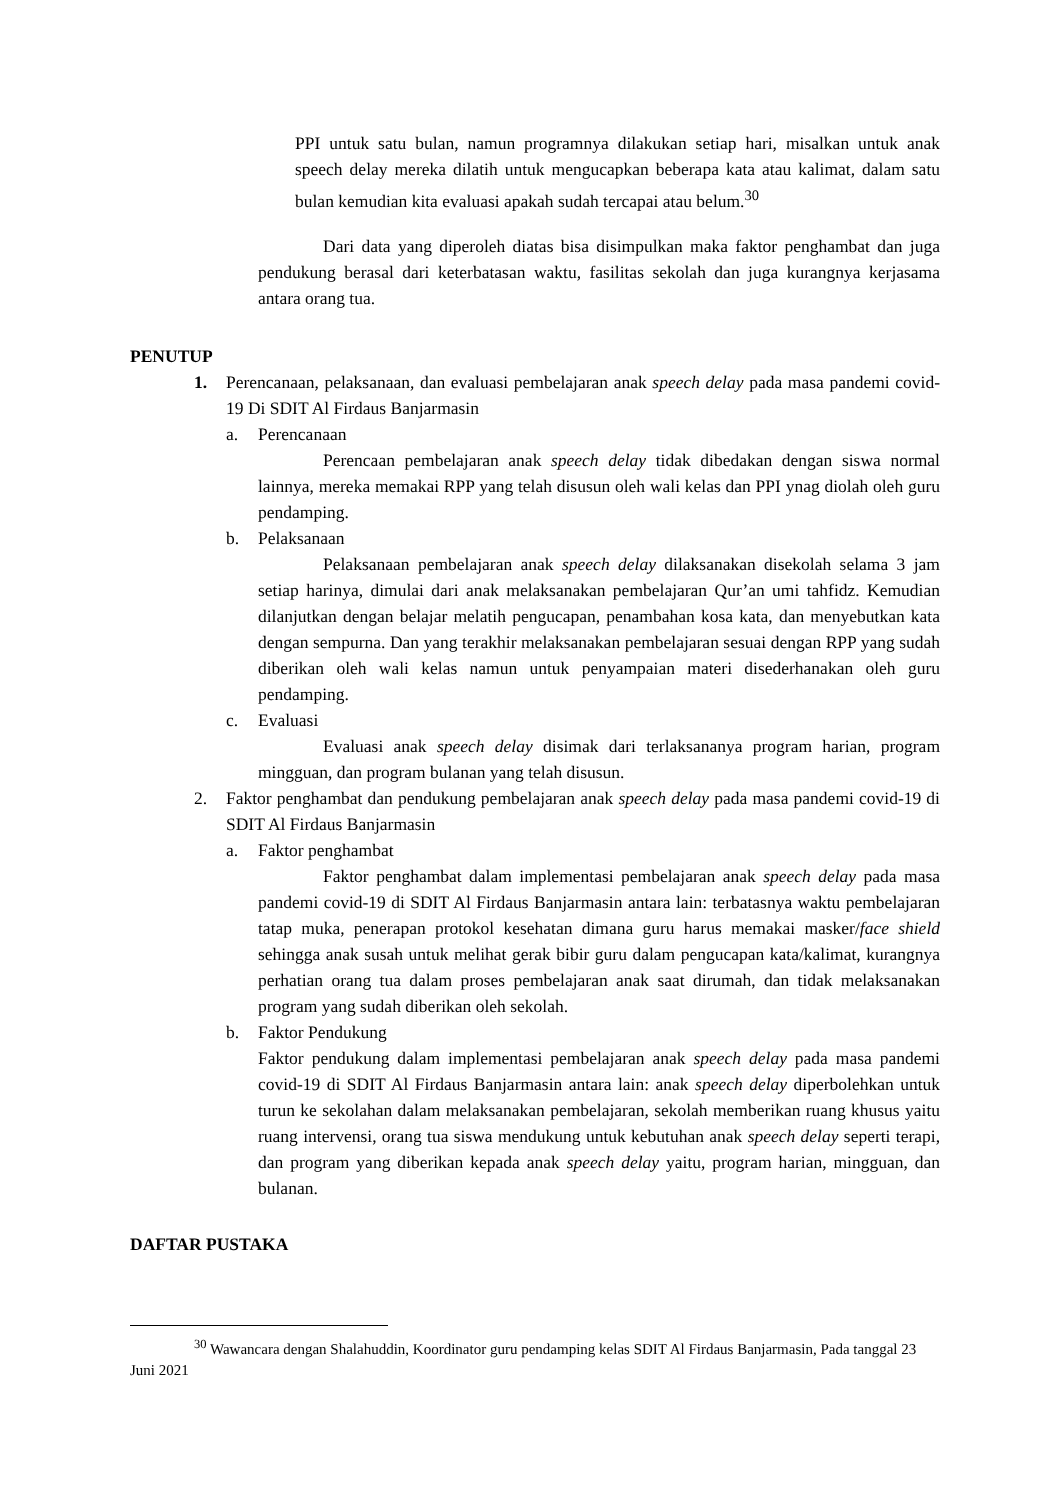PPI untuk satu bulan, namun programnya dilakukan setiap hari, misalkan untuk anak speech delay mereka dilatih untuk mengucapkan beberapa kata atau kalimat, dalam satu bulan kemudian kita evaluasi apakah sudah tercapai atau belum.<sup>30</sup>
Dari data yang diperoleh diatas bisa disimpulkan maka faktor penghambat dan juga pendukung berasal dari keterbatasan waktu, fasilitas sekolah dan juga kurangnya kerjasama antara orang tua.
PENUTUP
1. Perencanaan, pelaksanaan, dan evaluasi pembelajaran anak speech delay pada masa pandemi covid-19 Di SDIT Al Firdaus Banjarmasin
a. Perencanaan
Perencaan pembelajaran anak speech delay tidak dibedakan dengan siswa normal lainnya, mereka memakai RPP yang telah disusun oleh wali kelas dan PPI ynag diolah oleh guru pendamping.
b. Pelaksanaan
Pelaksanaan pembelajaran anak speech delay dilaksanakan disekolah selama 3 jam setiap harinya, dimulai dari anak melaksanakan pembelajaran Qur’an umi tahfidz. Kemudian dilanjutkan dengan belajar melatih pengucapan, penambahan kosa kata, dan menyebutkan kata dengan sempurna. Dan yang terakhir melaksanakan pembelajaran sesuai dengan RPP yang sudah diberikan oleh wali kelas namun untuk penyampaian materi disederhanakan oleh guru pendamping.
c. Evaluasi
Evaluasi anak speech delay disimak dari terlaksananya program harian, program mingguan, dan program bulanan yang telah disusun.
2. Faktor penghambat dan pendukung pembelajaran anak speech delay pada masa pandemi covid-19 di SDIT Al Firdaus Banjarmasin
a. Faktor penghambat
Faktor penghambat dalam implementasi pembelajaran anak speech delay pada masa pandemi covid-19 di SDIT Al Firdaus Banjarmasin antara lain: terbatasnya waktu pembelajaran tatap muka, penerapan protokol kesehatan dimana guru harus memakai masker/face shield sehingga anak susah untuk melihat gerak bibir guru dalam pengucapan kata/kalimat, kurangnya perhatian orang tua dalam proses pembelajaran anak saat dirumah, dan tidak melaksanakan program yang sudah diberikan oleh sekolah.
b. Faktor Pendukung
Faktor pendukung dalam implementasi pembelajaran anak speech delay pada masa pandemi covid-19 di SDIT Al Firdaus Banjarmasin antara lain: anak speech delay diperbolehkan untuk turun ke sekolahan dalam melaksanakan pembelajaran, sekolah memberikan ruang khusus yaitu ruang intervensi, orang tua siswa mendukung untuk kebutuhan anak speech delay seperti terapi, dan program yang diberikan kepada anak speech delay yaitu, program harian, mingguan, dan bulanan.
DAFTAR PUSTAKA
<sup>30</sup> Wawancara dengan Shalahuddin, Koordinator guru pendamping kelas SDIT Al Firdaus Banjarmasin, Pada tanggal 23 Juni 2021